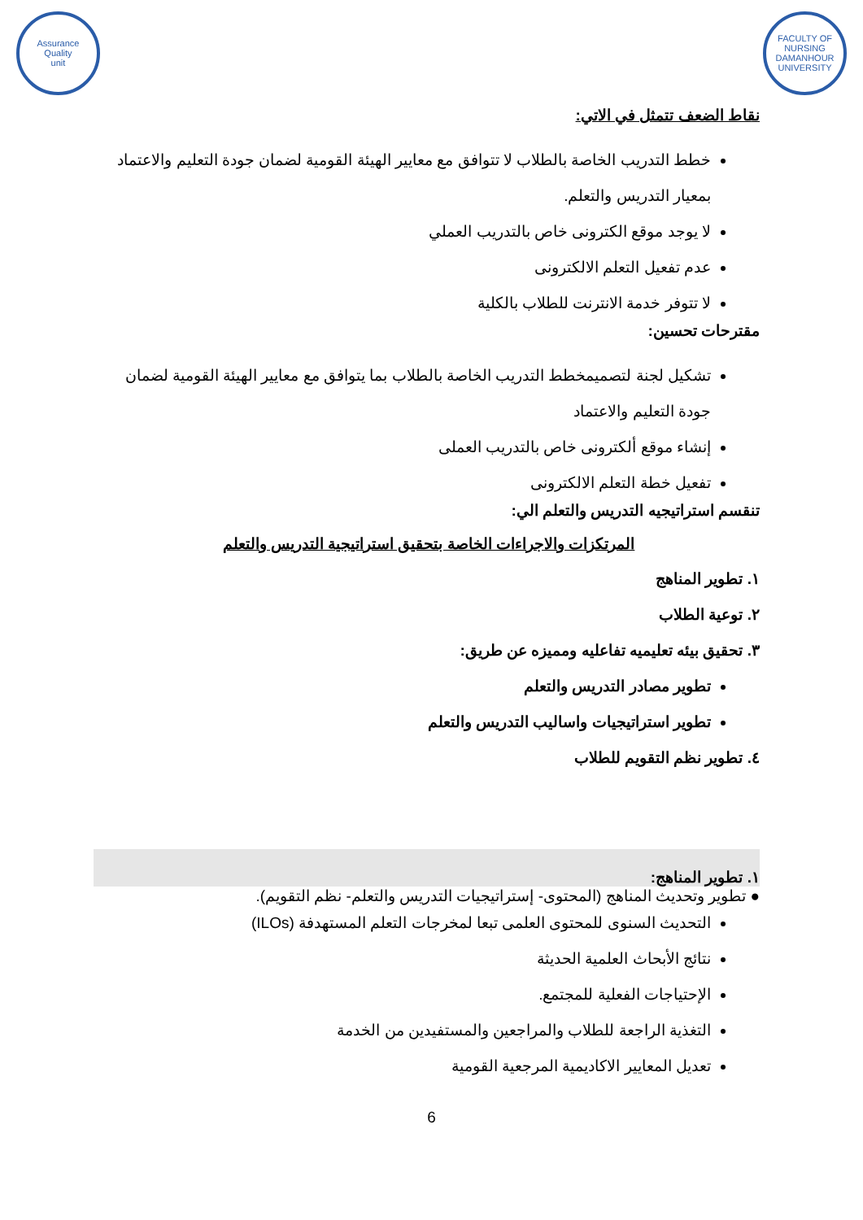FACULTY OF NURSING
DAMANHOUR UNIVERSITY
Assurance
Quality
unit
نقاط الضعف تتمثل في الاتي:
خطط التدريب الخاصة بالطلاب لا تتوافق مع معايير الهيئة القومية لضمان جودة التعليم والاعتماد بمعيار التدريس والتعلم.
لا يوجد موقع الكترونى خاص بالتدريب العملي
عدم تفعيل التعلم الالكترونى
لا تتوفر خدمة الانترنت للطلاب بالكلية
مقترحات تحسين:
تشكيل لجنة لتصميمخطط التدريب الخاصة بالطلاب بما يتوافق مع معايير الهيئة القومية لضمان جودة التعليم والاعتماد
إنشاء موقع ألكترونى خاص بالتدريب العملى
تفعيل خطة التعلم الالكترونى
تنقسم استراتيجيه التدريس والتعلم الي:
المرتكزات والاجراءات الخاصة بتحقيق استراتيجية التدريس والتعلم
١. تطوير المناهج
٢. توعية الطلاب
٣. تحقيق بيئه تعليميه تفاعليه ومميزه عن طريق:
تطوير مصادر التدريس والتعلم
تطوير استراتيجيات واساليب التدريس والتعلم
٤. تطوير نظم التقويم للطلاب
١. تطوير المناهج:
● تطوير وتحديث المناهج (المحتوى- إستراتيجيات التدريس والتعلم- نظم التقويم).
التحديث السنوى للمحتوى العلمى تبعا لمخرجات التعلم المستهدفة (ILOs)
نتائج الأبحاث العلمية الحديثة
الإحتياجات الفعلية للمجتمع.
التغذية الراجعة للطلاب والمراجعين والمستفيدين من الخدمة
تعديل المعايير الاكاديمية المرجعية القومية
6